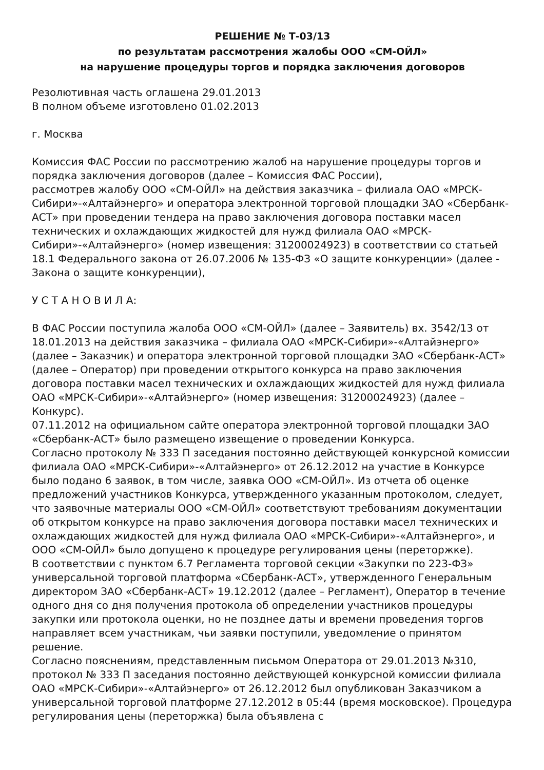РЕШЕНИЕ № Т-03/13
по результатам рассмотрения жалобы ООО «СМ-ОЙЛ»
на нарушение процедуры торгов и порядка заключения договоров
Резолютивная часть оглашена 29.01.2013
В полном объеме изготовлено 01.02.2013
г. Москва
Комиссия ФАС России по рассмотрению жалоб на нарушение процедуры торгов и порядка заключения договоров (далее – Комиссия ФАС России),
рассмотрев жалобу ООО «СМ-ОЙЛ» на действия заказчика – филиала ОАО «МРСК-Сибири»-«Алтайэнерго» и оператора электронной торговой площадки ЗАО «Сбербанк-АСТ» при проведении тендера на право заключения договора поставки масел технических и охлаждающих жидкостей для нужд филиала ОАО «МРСК-Сибири»-«Алтайэнерго» (номер извещения: 31200024923) в соответствии со статьей 18.1 Федерального закона от 26.07.2006 № 135-ФЗ «О защите конкуренции» (далее - Закона о защите конкуренции),
У С Т А Н О В И Л А:
В ФАС России поступила жалоба ООО «СМ-ОЙЛ» (далее – Заявитель) вх. 3542/13 от 18.01.2013 на действия заказчика – филиала ОАО «МРСК-Сибири»-«Алтайэнерго» (далее – Заказчик) и оператора электронной торговой площадки ЗАО «Сбербанк-АСТ» (далее – Оператор) при проведении открытого конкурса на право заключения договора поставки масел технических и охлаждающих жидкостей для нужд филиала ОАО «МРСК-Сибири»-«Алтайэнерго» (номер извещения: 31200024923) (далее – Конкурс).
07.11.2012 на официальном сайте оператора электронной торговой площадки ЗАО «Сбербанк-АСТ» было размещено извещение о проведении Конкурса.
Согласно протоколу № 333 П заседания постоянно действующей конкурсной комиссии филиала ОАО «МРСК-Сибири»-«Алтайэнерго» от 26.12.2012 на участие в Конкурсе было подано 6 заявок, в том числе, заявка ООО «СМ-ОЙЛ». Из отчета об оценке предложений участников Конкурса, утвержденного указанным протоколом, следует, что заявочные материалы ООО «СМ-ОЙЛ» соответствуют требованиям документации об открытом конкурсе на право заключения договора поставки масел технических и охлаждающих жидкостей для нужд филиала ОАО «МРСК-Сибири»-«Алтайэнерго», и ООО «СМ-ОЙЛ» было допущено к процедуре регулирования цены (переторжке).
В соответствии с пунктом 6.7 Регламента торговой секции «Закупки по 223-ФЗ» универсальной торговой платформа «Сбербанк-АСТ», утвержденного Генеральным директором ЗАО «Сбербанк-АСТ» 19.12.2012 (далее – Регламент), Оператор в течение одного дня со дня получения протокола об определении участников процедуры закупки или протокола оценки, но не позднее даты и времени проведения торгов направляет всем участникам, чьи заявки поступили, уведомление о принятом решение.
Согласно пояснениям, представленным письмом Оператора от 29.01.2013 №310, протокол № 333 П заседания постоянно действующей конкурсной комиссии филиала ОАО «МРСК-Сибири»-«Алтайэнерго» от 26.12.2012 был опубликован Заказчиком а универсальной торговой платформе 27.12.2012 в 05:44 (время московское). Процедура регулирования цены (переторжка) была объявлена с